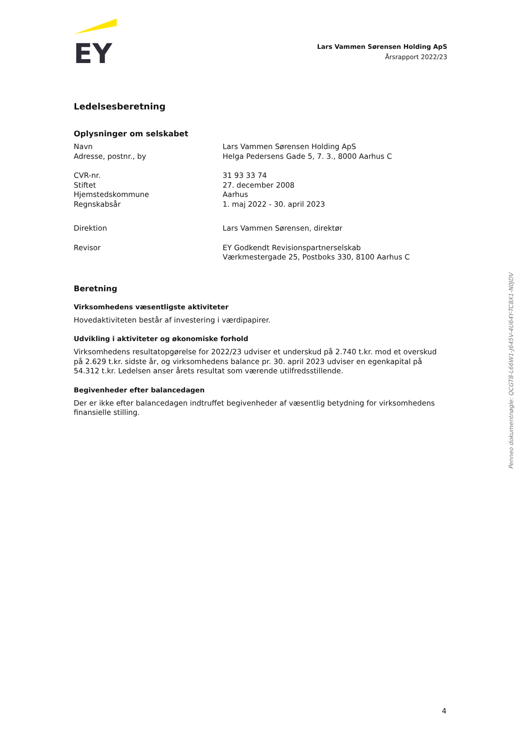EY
Lars Vammen Sørensen Holding ApS
Årsrapport 2022/23
Ledelsesberetning
Oplysninger om selskabet
| Navn | Lars Vammen Sørensen Holding ApS |
| Adresse, postnr., by | Helga Pedersens Gade 5, 7. 3., 8000 Aarhus C |
| CVR-nr. | 31 93 33 74 |
| Stiftet | 27. december 2008 |
| Hjemstedskommune | Aarhus |
| Regnskabsår | 1. maj 2022 - 30. april 2023 |
| Direktion | Lars Vammen Sørensen, direktør |
| Revisor | EY Godkendt Revisionspartnerselskab Værkmestergade 25, Postboks 330, 8100 Aarhus C |
Beretning
Virksomhedens væsentligste aktiviteter
Hovedaktiviteten består af investering i værdipapirer.
Udvikling i aktiviteter og økonomiske forhold
Virksomhedens resultatopgørelse for 2022/23 udviser et underskud på 2.740 t.kr. mod et overskud på 2.629 t.kr. sidste år, og virksomhedens balance pr. 30. april 2023 udviser en egenkapital på 54.312 t.kr. Ledelsen anser årets resultat som værende utilfredsstillende.
Begivenheder efter balancedagen
Der er ikke efter balancedagen indtruffet begivenheder af væsentlig betydning for virksomhedens finansielle stilling.
Penneo dokumentnøgle: QCGT8-L66W1-J645V-4U64Y-TC8X1-N0JDV
4